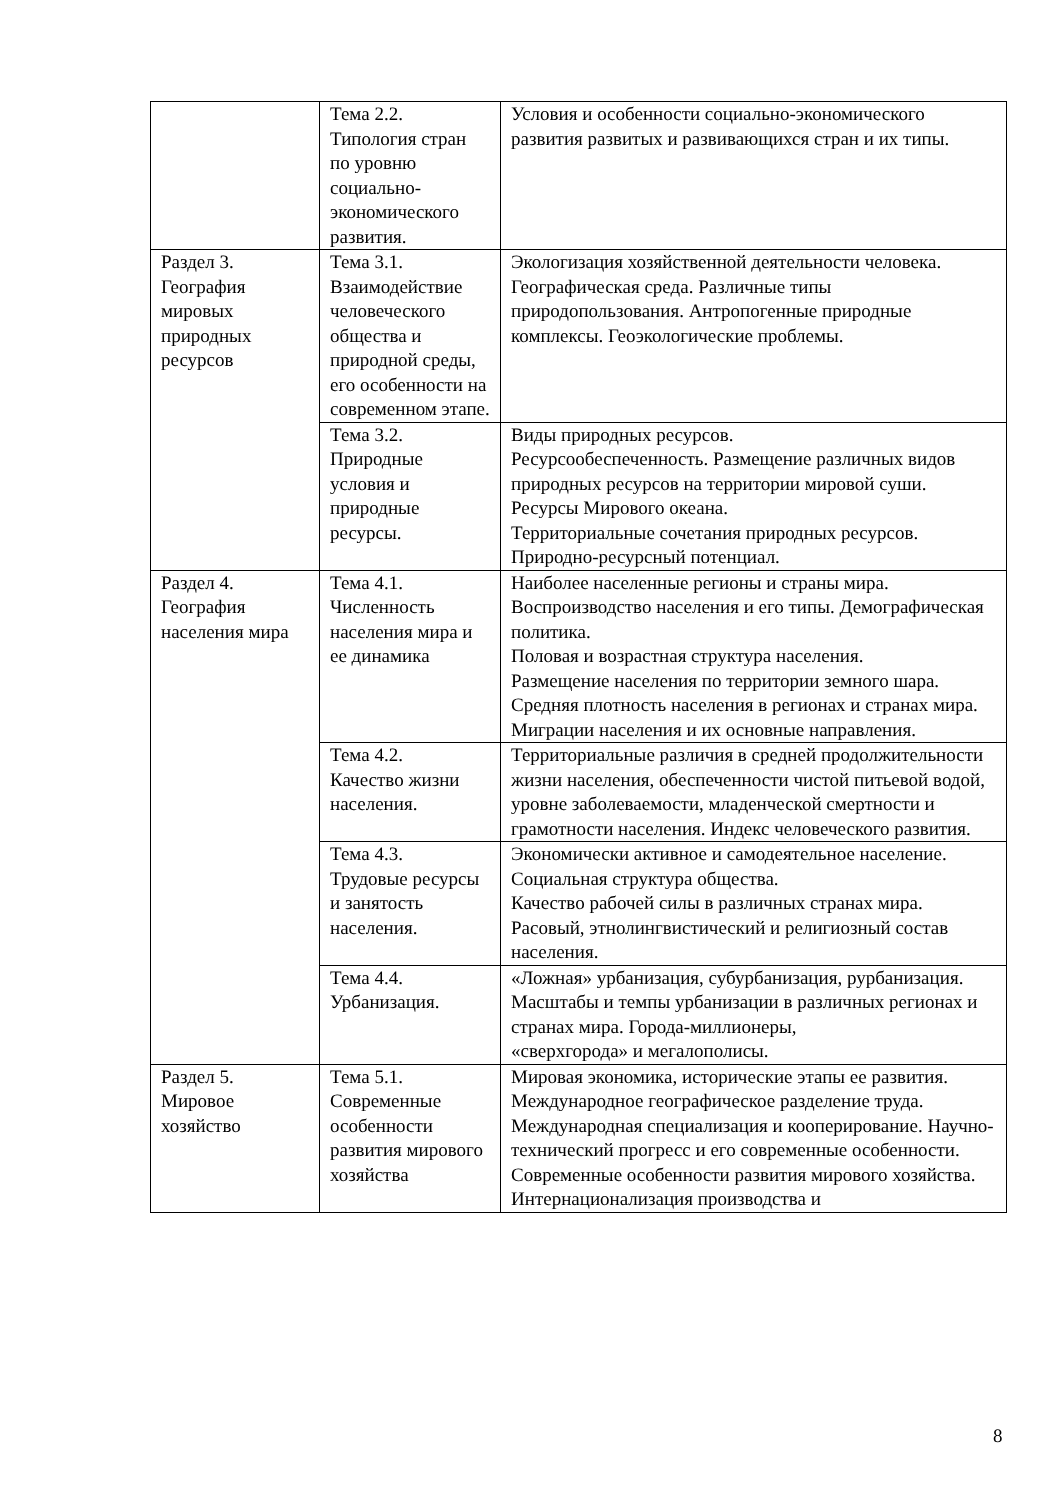| | Тема 2.2. Типология стран по уровню социально-экономического развития. | Условия и особенности социально-экономического развития развитых и развивающихся стран и их типы. |
| Раздел 3. География мировых природных ресурсов | Тема 3.1. Взаимодействие человеческого общества и природной среды, его особенности на современном этапе. | Экологизация хозяйственной деятельности человека. Географическая среда. Различные типы природопользования. Антропогенные природные комплексы. Геоэкологические проблемы. |
| | Тема 3.2. Природные условия и природные ресурсы. | Виды природных ресурсов. Ресурсообеспеченность. Размещение различных видов природных ресурсов на территории мировой суши. Ресурсы Мирового океана. Территориальные сочетания природных ресурсов. Природно-ресурсный потенциал. |
| Раздел 4. География населения мира | Тема 4.1. Численность населения мира и ее динамика | Наиболее населенные регионы и страны мира. Воспроизводство населения и его типы. Демографическая политика. Половая и возрастная структура населения. Размещение населения по территории земного шара. Средняя плотность населения в регионах и странах мира. Миграции населения и их основные направления. |
| | Тема 4.2. Качество жизни населения. | Территориальные различия в средней продолжительности жизни населения, обеспеченности чистой питьевой водой, уровне заболеваемости, младенческой смертности и грамотности населения. Индекс человеческого развития. |
| | Тема 4.3. Трудовые ресурсы и занятость населения. | Экономически активное и самодеятельное население. Социальная структура общества. Качество рабочей силы в различных странах мира. Расовый, этнолингвистический и религиозный состав населения. |
| | Тема 4.4. Урбанизация. | «Ложная» урбанизация, субурбанизация, рурбанизация. Масштабы и темпы урбанизации в различных регионах и странах мира. Города-миллионеры, «сверхгорода» и мегалополисы. |
| Раздел 5. Мировое хозяйство | Тема 5.1. Современные особенности развития мирового хозяйства | Мировая экономика, исторические этапы ее развития. Международное географическое разделение труда. Международная специализация и кооперирование. Научно-технический прогресс и его современные особенности. Современные особенности развития мирового хозяйства. Интернационализация производства и |
8